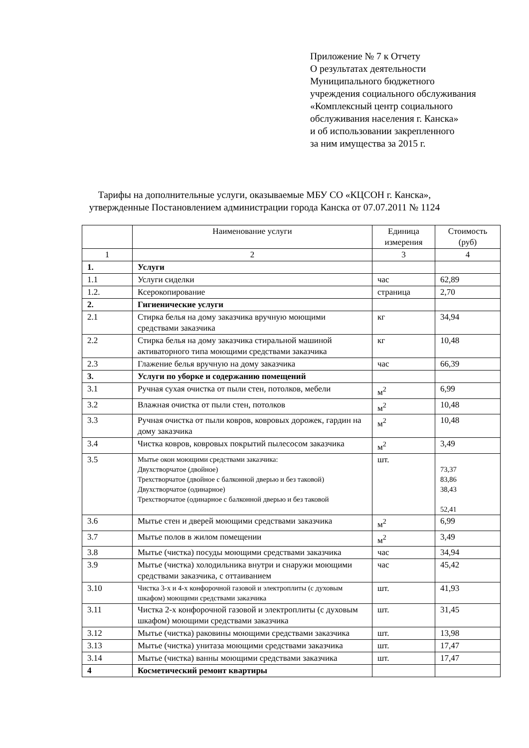Приложение № 7 к Отчету
О результатах деятельности
Муниципального бюджетного
учреждения социального обслуживания
«Комплексный центр социального
обслуживания населения г. Канска»
и об использовании закрепленного
за ним имущества за 2015 г.
Тарифы на дополнительные услуги, оказываемые МБУ СО «КЦСОН г. Канска»,
утвержденные Постановлением администрации города Канска от 07.07.2011 № 1124
| | Наименование услуги | Единица измерения | Стоимость (руб) |
| --- | --- | --- | --- |
| 1 | 2 | 3 | 4 |
| 1. | Услуги | | |
| 1.1 | Услуги сиделки | час | 62,89 |
| 1.2. | Ксерокопирование | страница | 2,70 |
| 2. | Гигиенические услуги | | |
| 2.1 | Стирка белья на дому заказчика вручную моющими средствами заказчика | кг | 34,94 |
| 2.2 | Стирка белья на дому заказчика стиральной машиной активаторного типа моющими средствами заказчика | кг | 10,48 |
| 2.3 | Глажение белья вручную на дому заказчика | час | 66,39 |
| 3. | Услуги по уборке и содержанию помещений | | |
| 3.1 | Ручная сухая очистка от пыли стен, потолков, мебели | м<sup>2</sup> | 6,99 |
| 3.2 | Влажная очистка от пыли стен, потолков | м<sup>2</sup> | 10,48 |
| 3.3 | Ручная очистка от пыли ковров, ковровых дорожек, гардин на дому заказчика | м<sup>2</sup> | 10,48 |
| 3.4 | Чистка ковров, ковровых покрытий пылесосом заказчика | м<sup>2</sup> | 3,49 |
| 3.5 | Мытье окон моющими средствами заказчика: Двухстворчатое (двойное) Трехстворчатое (двойное с балконной дверью и без таковой) Двухстворчатое (одинарное) Трехстворчатое (одинарное с балконной дверью и без таковой | шт. | 73,37 83,86 38,43 52,41 |
| 3.6 | Мытье стен и дверей моющими средствами заказчика | м<sup>2</sup> | 6,99 |
| 3.7 | Мытье полов в жилом помещении | м<sup>2</sup> | 3,49 |
| 3.8 | Мытье (чистка) посуды моющими средствами заказчика | час | 34,94 |
| 3.9 | Мытье (чистка) холодильника внутри и снаружи моющими средствами заказчика, с оттаиванием | час | 45,42 |
| 3.10 | Чистка 3-х и 4-х конфорочной газовой и электроплиты (с духовым шкафом) моющими средствами заказчика | шт. | 41,93 |
| 3.11 | Чистка 2-х конфорочной газовой и электроплиты (с духовым шкафом) моющими средствами заказчика | шт. | 31,45 |
| 3.12 | Мытье (чистка) раковины моющими средствами заказчика | шт. | 13,98 |
| 3.13 | Мытье (чистка) унитаза моющими средствами заказчика | шт. | 17,47 |
| 3.14 | Мытье (чистка) ванны моющими средствами заказчика | шт. | 17,47 |
| 4 | Косметический ремонт квартиры | | |